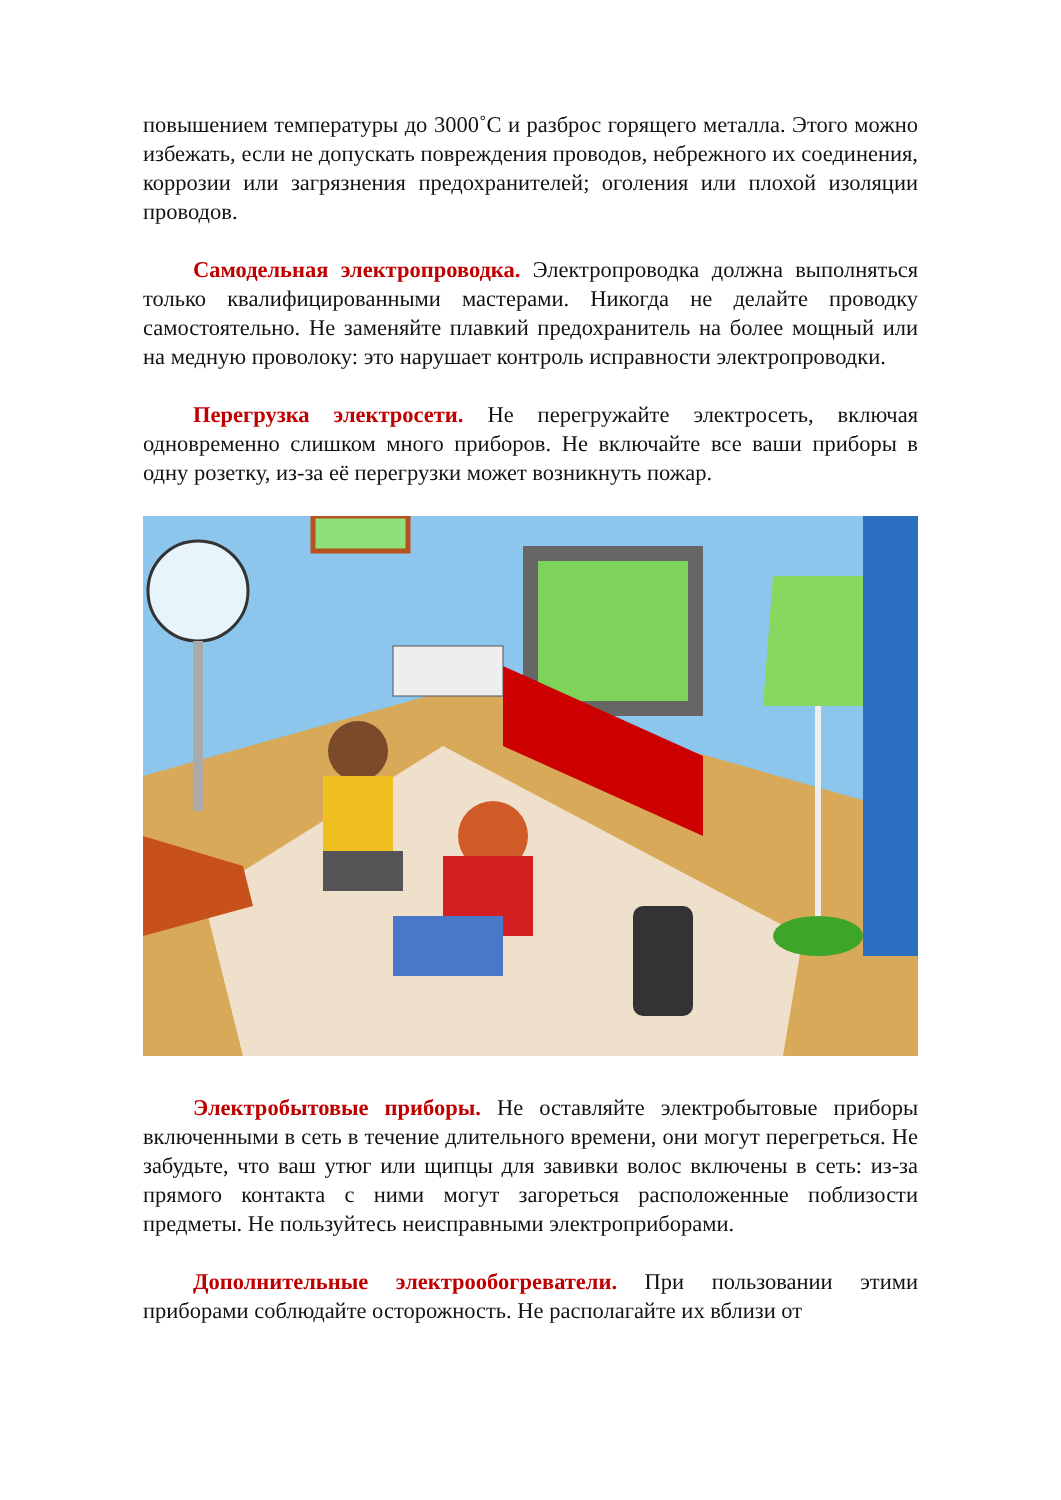повышением температуры до 3000˚С и разброс горящего металла. Этого можно избежать, если не допускать повреждения проводов, небрежного их соединения, коррозии или загрязнения предохранителей; оголения или плохой изоляции проводов.
Самодельная электропроводка. Электропроводка должна выполняться только квалифицированными мастерами. Никогда не делайте проводку самостоятельно. Не заменяйте плавкий предохранитель на более мощный или на медную проволоку: это нарушает контроль исправности электропроводки.
Перегрузка электросети. Не перегружайте электросеть, включая одновременно слишком много приборов. Не включайте все ваши приборы в одну розетку, из-за её перегрузки может возникнуть пожар.
Электробытовые приборы. Не оставляйте электробытовые приборы включенными в сеть в течение длительного времени, они могут перегреться. Не забудьте, что ваш утюг или щипцы для завивки волос включены в сеть: из-за прямого контакта с ними могут загореться расположенные поблизости предметы. Не пользуйтесь неисправными электроприборами.
Дополнительные электрообогреватели. При пользовании этими приборами соблюдайте осторожность. Не располагайте их вблизи от